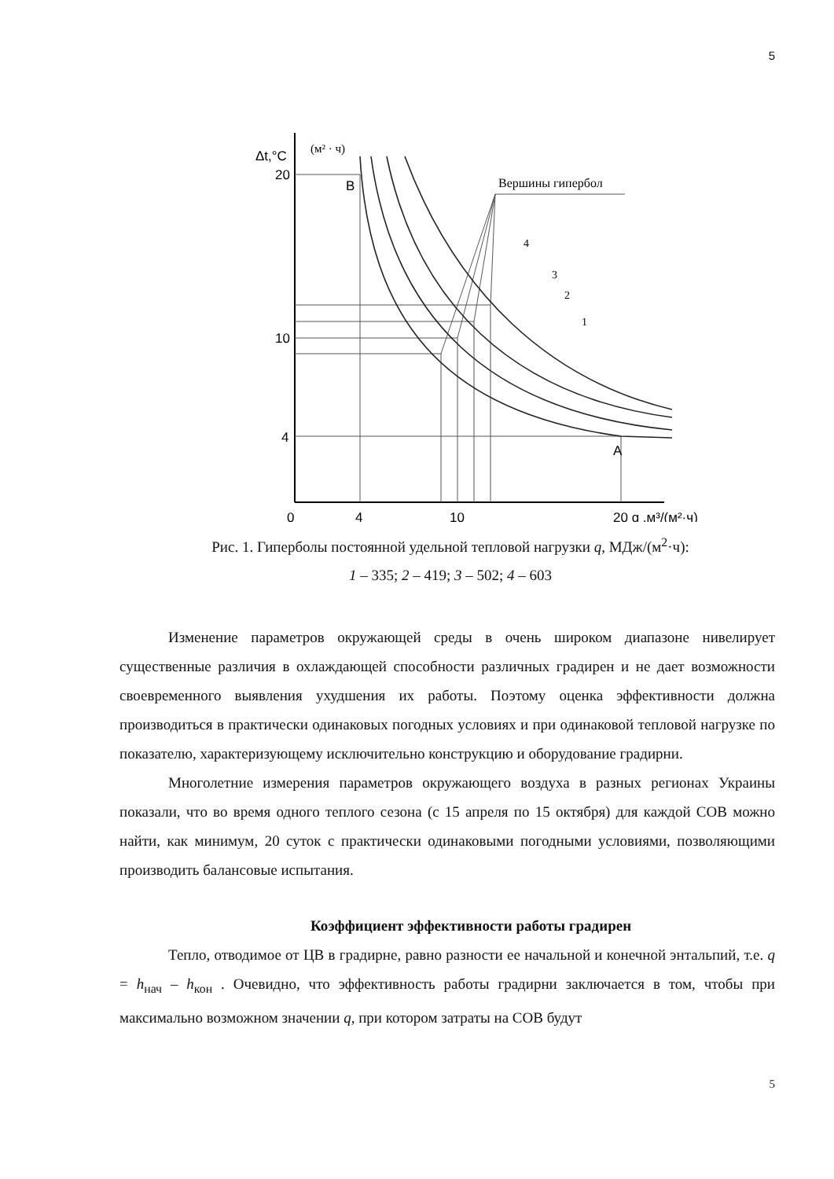5
4
3
2
1
Δt,°C
(м² · ч)
20
10
4
B
A
0
4
10
20 g ,м³/(м²·ч)
Вершины гипербол
Рис. 1. Гиперболы постоянной удельной тепловой нагрузки q, МДж/(м<sup>2</sup>·ч):
1 – 335; 2 – 419; 3 – 502; 4 – 603
Изменение параметров окружающей среды в очень широком диапазоне нивелирует существенные различия в охлаждающей способности различных градирен и не дает возможности своевременного выявления ухудшения их работы. Поэтому оценка эффективности должна производиться в практически одинаковых погодных условиях и при одинаковой тепловой нагрузке по показателю, характеризующему исключительно конструкцию и оборудование градирни.
Многолетние измерения параметров окружающего воздуха в разных регионах Украины показали, что во время одного теплого сезона (с 15 апреля по 15 октября) для каждой СОВ можно найти, как минимум, 20 суток с практически одинаковыми погодными условиями, позволяющими производить балансовые испытания.
Коэффициент эффективности работы градирен
Тепло, отводимое от ЦВ в градирне, равно разности ее начальной и конечной энтальпий, т.е. q = h<sub>нач</sub> – h<sub>кон</sub> . Очевидно, что эффективность работы градирни заключается в том, чтобы при максимально возможном значении q, при котором затраты на СОВ будут
5